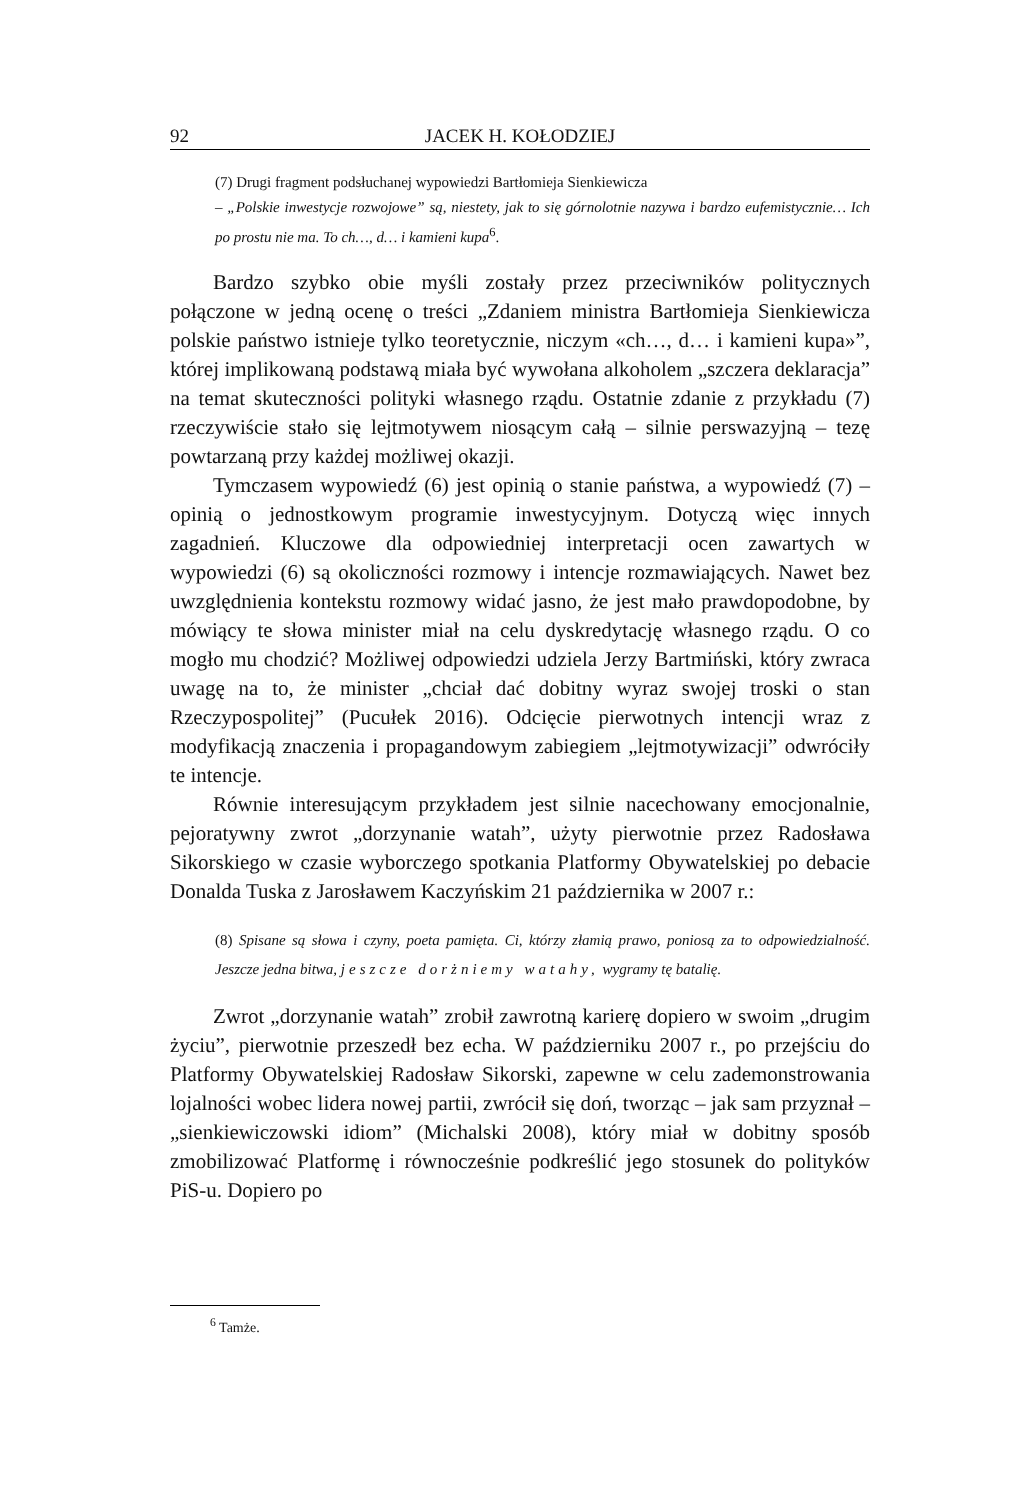92 JACEK H. KOŁODZIEJ
(7) Drugi fragment podsłuchanej wypowiedzi Bartłomieja Sienkiewicza
– „Polskie inwestycje rozwojowe” są, niestety, jak to się górnolotnie nazywa i bardzo eufemistycznie… Ich po prostu nie ma. To ch…, d… i kamieni kupa<sup>6</sup>.
Bardzo szybko obie myśli zostały przez przeciwników politycznych połączone w jedną ocenę o treści „Zdaniem ministra Bartłomieja Sienkiewicza polskie państwo istnieje tylko teoretycznie, niczym «ch…, d… i kamieni kupa»”, której implikowaną podstawą miała być wywołana alkoholem „szczera deklaracja” na temat skuteczności polityki własnego rządu. Ostatnie zdanie z przykładu (7) rzeczywiście stało się lejtmotywem niosącym całą – silnie perswazyjną – tezę powtarzaną przy każdej możliwej okazji.
Tymczasem wypowiedź (6) jest opinią o stanie państwa, a wypowiedź (7) – opinią o jednostkowym programie inwestycyjnym. Dotyczą więc innych zagadnień. Kluczowe dla odpowiedniej interpretacji ocen zawartych w wypowiedzi (6) są okoliczności rozmowy i intencje rozmawiających. Nawet bez uwzględnienia kontekstu rozmowy widać jasno, że jest mało prawdopodobne, by mówiący te słowa minister miał na celu dyskredytację własnego rządu. O co mogło mu chodzić? Możliwej odpowiedzi udziela Jerzy Bartmiński, który zwraca uwagę na to, że minister „chciał dać dobitny wyraz swojej troski o stan Rzeczypospolitej” (Pucułek 2016). Odcięcie pierwotnych intencji wraz z modyfikacją znaczenia i propagandowym zabiegiem „lejtmotywizacji” odwróciły te intencje.
Równie interesującym przykładem jest silnie nacechowany emocjonalnie, pejoratywny zwrot „dorzynanie watah”, użyty pierwotnie przez Radosława Sikorskiego w czasie wyborczego spotkania Platformy Obywatelskiej po debacie Donalda Tuska z Jarosławem Kaczyńskim 21 października w 2007 r.:
(8) Spisane są słowa i czyny, poeta pamięta. Ci, którzy złamią prawo, poniosą za to odpowiedzialność. Jeszcze jedna bitwa, jeszcze dorżniemy watahy, wygramy tę batalię.
Zwrot „dorzynanie watah” zrobił zawrotną karierę dopiero w swoim „drugim życiu”, pierwotnie przeszedł bez echa. W październiku 2007 r., po przejściu do Platformy Obywatelskiej Radosław Sikorski, zapewne w celu zademonstrowania lojalności wobec lidera nowej partii, zwrócił się doń, tworząc – jak sam przyznał – „sienkiewiczowski idiom” (Michalski 2008), który miał w dobitny sposób zmobilizować Platformę i równocześnie podkreślić jego stosunek do polityków PiS-u. Dopiero po
<sup>6</sup> Tamże.